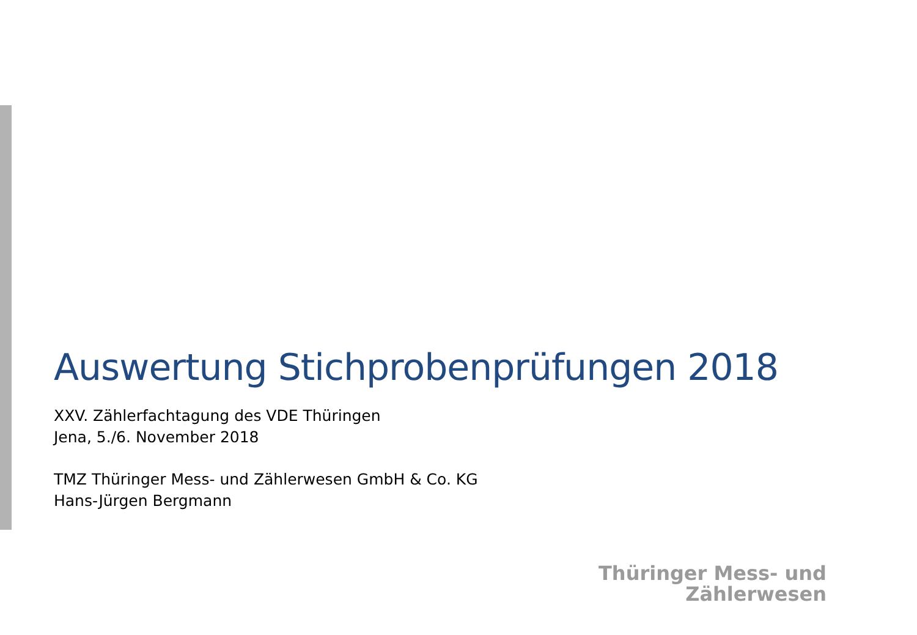Auswertung Stichprobenprüfungen 2018
XXV. Zählerfachtagung des VDE Thüringen
Jena, 5./6. November 2018
TMZ Thüringer Mess- und Zählerwesen GmbH & Co. KG
Hans-Jürgen Bergmann
Thüringer Mess- und
Zählerwesen